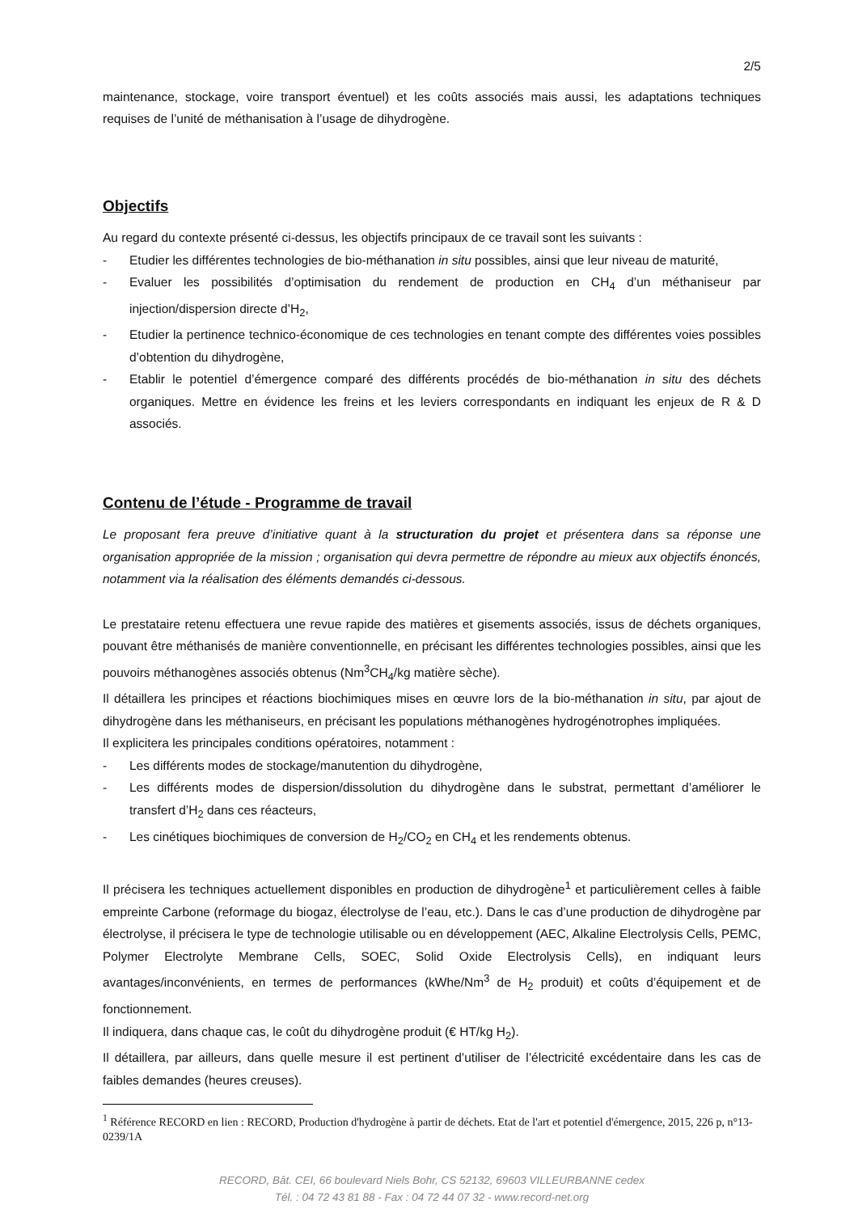2/5
maintenance, stockage, voire transport éventuel) et les coûts associés mais aussi, les adaptations techniques requises de l’unité de méthanisation à l’usage de dihydrogène.
Objectifs
Au regard du contexte présenté ci-dessus, les objectifs principaux de ce travail sont les suivants :
- Etudier les différentes technologies de bio-méthanation in situ possibles, ainsi que leur niveau de maturité,
- Evaluer les possibilités d’optimisation du rendement de production en CH<sub>4</sub> d’un méthaniseur par injection/dispersion directe d’H<sub>2</sub>,
- Etudier la pertinence technico-économique de ces technologies en tenant compte des différentes voies possibles d’obtention du dihydrogène,
- Etablir le potentiel d’émergence comparé des différents procédés de bio-méthanation in situ des déchets organiques. Mettre en évidence les freins et les leviers correspondants en indiquant les enjeux de R & D associés.
Contenu de l’étude - Programme de travail
Le proposant fera preuve d’initiative quant à la structuration du projet et présentera dans sa réponse une organisation appropriée de la mission ; organisation qui devra permettre de répondre au mieux aux objectifs énoncés, notamment via la réalisation des éléments demandés ci-dessous.
Le prestataire retenu effectuera une revue rapide des matières et gisements associés, issus de déchets organiques, pouvant être méthanisés de manière conventionnelle, en précisant les différentes technologies possibles, ainsi que les pouvoirs méthanogènes associés obtenus (Nm<sup>3</sup>CH<sub>4</sub>/kg matière sèche).
Il détaillera les principes et réactions biochimiques mises en œuvre lors de la bio-méthanation in situ, par ajout de dihydrogène dans les méthaniseurs, en précisant les populations méthanogènes hydrogénotrophes impliquées.
Il explicitera les principales conditions opératoires, notamment :
- Les différents modes de stockage/manutention du dihydrogène,
- Les différents modes de dispersion/dissolution du dihydrogène dans le substrat, permettant d’améliorer le transfert d’H<sub>2</sub> dans ces réacteurs,
- Les cinétiques biochimiques de conversion de H<sub>2</sub>/CO<sub>2</sub> en CH<sub>4</sub> et les rendements obtenus.
Il précisera les techniques actuellement disponibles en production de dihydrogène<sup>1</sup> et particulièrement celles à faible empreinte Carbone (reformage du biogaz, électrolyse de l’eau, etc.). Dans le cas d’une production de dihydrogène par électrolyse, il précisera le type de technologie utilisable ou en développement (AEC, Alkaline Electrolysis Cells, PEMC, Polymer Electrolyte Membrane Cells, SOEC, Solid Oxide Electrolysis Cells), en indiquant leurs avantages/inconvénients, en termes de performances (kWhe/Nm<sup>3</sup> de H<sub>2</sub> produit) et coûts d’équipement et de fonctionnement.
Il indiquera, dans chaque cas, le coût du dihydrogène produit (€ HT/kg H<sub>2</sub>).
Il détaillera, par ailleurs, dans quelle mesure il est pertinent d’utiliser de l’électricité excédentaire dans les cas de faibles demandes (heures creuses).
<sup>1</sup> Référence RECORD en lien : RECORD, Production d'hydrogène à partir de déchets. Etat de l'art et potentiel d'émergence, 2015, 226 p, n°13-0239/1A
RECORD, Bât. CEI, 66 boulevard Niels Bohr, CS 52132, 69603 VILLEURBANNE cedex
Tél. : 04 72 43 81 88 - Fax : 04 72 44 07 32 - www.record-net.org